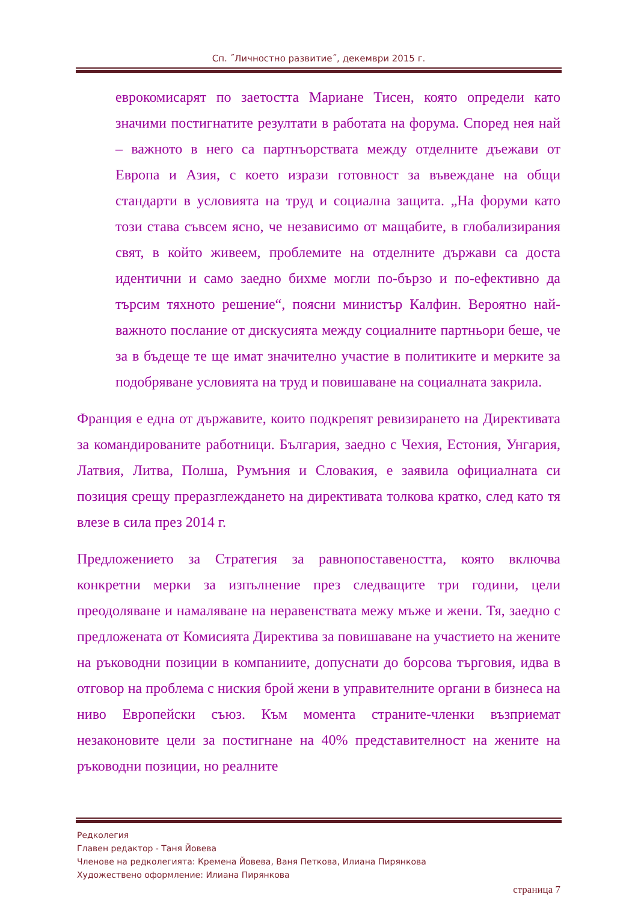Сп. ˝Личностно развитие˝, декември 2015 г.
еврокомисарят по заетостта Мариане Тисен, която определи като значими постигнатите резултати в работата на форума. Според нея най – важното в него са партнъорствата между отделните дъежави от Европа и Азия, с което изрази готовност за въвеждане на общи стандарти в условията на труд и социална защита. „На форуми като този става съвсем ясно, че независимо от мащабите, в глобализирания свят, в който живеем, проблемите на отделните държави са доста идентични и само заедно бихме могли по-бързо и по-ефективно да търсим тяхното решение“, поясни министър Калфин. Вероятно най-важното послание от дискусията между социалните партньори беше, че за в бъдеще те ще имат значително участие в политиките и мерките за подобряване условията на труд и повишаване на социалната закрила.
Франция е една от държавите, които подкрепят ревизирането на Директивата за командированите работници. България, заедно с Чехия, Естония, Унгария, Латвия, Литва, Полша, Румъния и Словакия, е заявила официалната си позиция срещу преразглеждането на директивата толкова кратко, след като тя влезе в сила през 2014 г.
Предложението за Стратегия за равнопоставеността, която включва конкретни мерки за изпълнение през следващите три години, цели преодоляване и намаляване на неравенствата межу мъже и жени. Тя, заедно с предложената от Комисията Директива за повишаване на участието на жените на ръководни позиции в компаниите, допуснати до борсова търговия, идва в отговор на проблема с ниския брой жени в управителните органи в бизнеса на ниво Европейски съюз. Към момента страните-членки възприемат незаконовите цели за постигнане на 40% представителност на жените на ръководни позиции, но реалните
Редколегия
Главен редактор - Таня Йовева
Членове на редколегията: Кремена Йовева, Ваня Петкова, Илиана Пирянкова
Художествено оформление: Илиана Пирянкова
страница 7